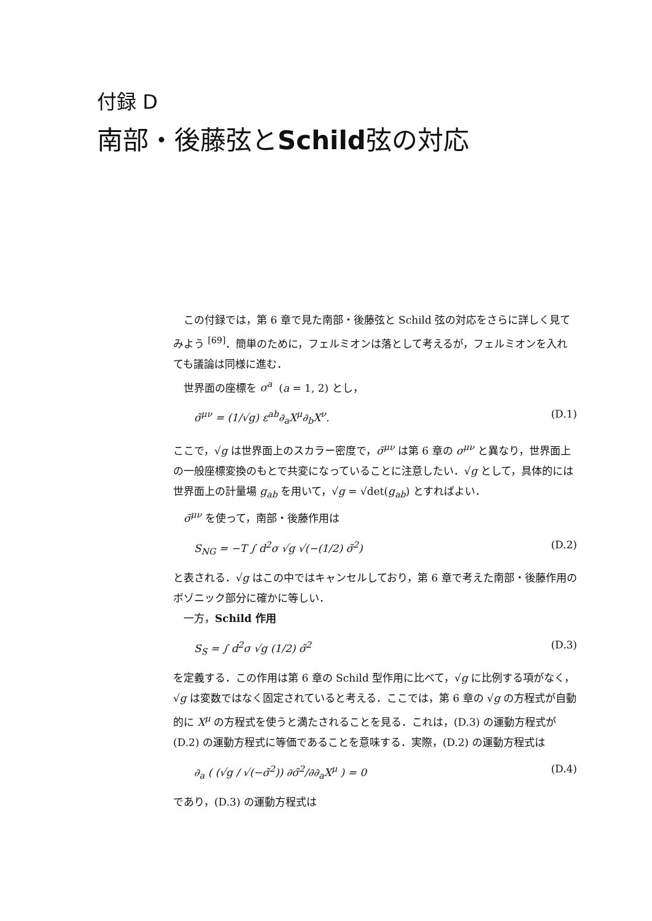付録 D
南部・後藤弦とSchild弦の対応
この付録では，第 6 章で見た南部・後藤弦と Schild 弦の対応をさらに詳しく見てみよう <sup>[69]</sup>．簡単のために，フェルミオンは落として考えるが，フェルミオンを入れても議論は同様に進む．
世界面の座標を σ<sup>a</sup> (a = 1, 2) とし，
σ̃<sup>μν</sup> = (1/√g) ε<sup>ab</sup>∂<sub>a</sub>X<sup>μ</sup>∂<sub>b</sub>X<sup>ν</sup>. (D.1)
ここで，√g は世界面上のスカラー密度で，σ̃<sup>μν</sup> は第 6 章の σ<sup>μν</sup> と異なり，世界面上の一般座標変換のもとで共変になっていることに注意したい．√g として，具体的には世界面上の計量場 g<sub>ab</sub> を用いて，√g = √det(g<sub>ab</sub>) とすればよい．
σ̃<sup>μν</sup> を使って，南部・後藤作用は
S<sub>NG</sub> = −T ∫ d<sup>2</sup>σ √g √(−(1/2) σ̃<sup>2</sup>) (D.2)
と表される．√g はこの中ではキャンセルしており，第 6 章で考えた南部・後藤作用のボゾニック部分に確かに等しい．
一方，Schild 作用
S<sub>S</sub> = ∫ d<sup>2</sup>σ √g (1/2) σ̃<sup>2</sup> (D.3)
を定義する．この作用は第 6 章の Schild 型作用に比べて，√g に比例する項がなく，√g は変数ではなく固定されていると考える．ここでは，第 6 章の √g の方程式が自動的に X<sup>μ</sup> の方程式を使うと満たされることを見る．これは，(D.3) の運動方程式が (D.2) の運動方程式に等価であることを意味する．実際，(D.2) の運動方程式は
∂<sub>a</sub> ( (√g / √(−σ̃<sup>2</sup>)) ∂σ̃<sup>2</sup>/∂∂<sub>a</sub>X<sup>μ</sup> ) = 0 (D.4)
であり，(D.3) の運動方程式は